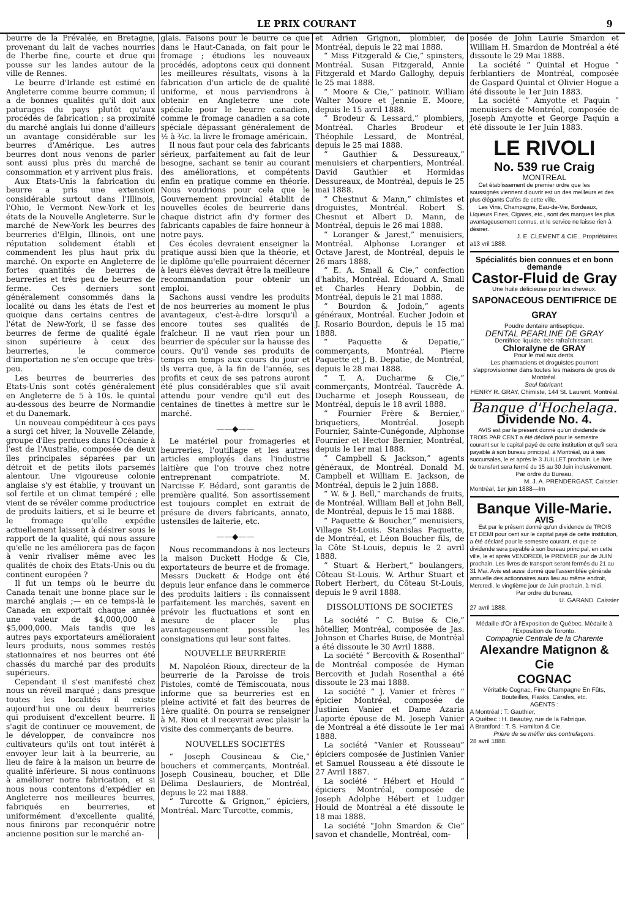LE PRIX COURANT 9
beurre de la Prévalée, en Bretagne, provenant du lait de vaches nourries de l'herbe fine, courte et drue qui pousse sur les landes autour de la ville de Rennes.
Le beurre d'Irlande est estimé en Angleterre comme beurre commun; il a de bonnes qualités qu'il doit aux paturages du pays plutôt qu'aux procédés de fabrication ; sa proximité du marché anglais lui donne d'ailleurs un avantage considérable sur les beurres d'Amérique. Les autres beurres dont nous venons de parler sont aussi plus près du marché de consommation et y arrivent plus frais.
Aux Etats-Unis la fabrication du beurre a pris une extension considérable surtout dans l'Illinois, l'Ohio, le Vermont New-York et les états de la Nouvelle Angleterre. Sur le marché de New-York les beurres des beurreries d'Elgin, Illinois, ont une réputation solidement établi et commendent les plus haut prix du marché. On exporte en Angleterre de fortes quantités de beurres de beurreries et très peu de beurres de ferme. Ces derniers sont généralement consommés dans la localité ou dans les états de l'est et quoique dans certains centres de l'état de New-York, il se fasse des beurres de ferme de qualité égale sinon supérieure à ceux des beurreries, le commerce d'importation ne s'en occupe que très-peu.
Les beurres de beurreries des Etats-Unis sont cotés généralement en Angleterre de 5 à 10s. le quintal au-dessous des beurre de Normandie et du Danemark.
Un nouveau compéditeur à ces pays a surgi cet hiver, la Nouvelle Zélande, groupe d'îles perdues dans l'Océanie à l'est de l'Australie, composée de deux îles principales séparées par un détroit et de petits ilots parsemés alentour. Une vigoureuse colonie anglaise s'y est établie, y trouvant un sol fertile et un climat tempéré ; elle vient de se révéler comme productrice de produits laitiers, et si le beurre et le fromage qu'elle expédie actuellement laissent à désirer sous le rapport de la qualité, qui nous assure qu'elle ne les améliorera pas de façon à venir rivaliser même avec les qualités de choix des Etats-Unis ou du continent européen ?
Il fut un temps où le beurre du Canada tenait une bonne place sur le marché anglais ;— en ce temps-là le Canada en exportait chaque année une valeur de $4,000,000 à $5,000,000. Mais tandis que les autres pays exportateurs amélioraient leurs produits, nous sommes restés stationnaires et nos beurres ont été chassés du marché par des produits supérieurs.
Cependant il s'est manifesté chez nous un réveil marqué ; dans presque toutes les localités il existe aujourd'hui une ou deux beurreries qui produisent d'excellent beurre. Il s'agit de continuer ce mouvement, de le développer, de convaincre nos cultivateurs qu'ils ont tout intérêt à envoyer leur lait à la beurrerie, au lieu de faire à la maison un beurre de qualité inférieure. Si nous continuons à améliorer notre fabrication, et si nous nous contentons d'expédier en Angleterre nos meilleures beurres, fabriqués en beurreries, et uniformément d'excellente qualité, nous finirons par reconquérir notre ancienne position sur le marché an-
glais. Faisons pour le beurre ce que dans le Haut-Canada, on fait pour le fromage ; étudions les nouveaux procédés, adoptons ceux qui donnent les meilleures résultats, visons à la fabrication d'un article de de qualité uniforme, et nous parviendrons à obtenir en Angleterre une cote spéciale pour le beurre canadien, comme le fromage canadien a sa cote spéciale dépassant généralement de ½ à ¾c. la livre le fromage américain.
Il nous faut pour cela des fabricants sérieux, parfaitement au fait de leur besogne, sachant se tenir au courant des améliorations, et compétents enfin en pratique comme en théorie. Nous voudrions pour cela que le Gouvernement provincial établit de nouvelles écoles de beurrerie dans chaque district afin d'y former des fabricants capables de faire honneur à notre pays.
Ces écoles devraient enseigner la pratique aussi bien que la théorie, et le diplôme qu'elle pourraient décerner à leurs élèves devrait être la meilleure recommandation pour obtenir un emploi.
Sachons aussi vendre les produits de nos beurreries au moment le plus avantageux, c'est-à-dire lorsqu'il a encore toutes ses qualités de fraîcheur. Il ne vaut rien pour un beurrier de spéculer sur la hausse des cours. Qu'il vende ses produits de temps en temps aux cours du jour et ils verra que, à la fin de l'année, ses profits et ceux de ses patrons auront été plus considérables que s'il avait attendu pour vendre qu'il eut des centaines de tinettes à mettre sur le marché.
——◆——
Le matériel pour fromageries et beurreries, l'outillage et les autres articles employés dans l'industrie laitière que l'on trouve chez notre entreprenant compatriote. M. Narcisse F. Bédard, sont garantis de première qualité. Son assortissement est toujours complet en extrait de présure de divers fabricants, annato, ustensiles de laiterie, etc.
——◆——
Nous recommandons à nos lecteurs la maison Duckett Hodge & Cie, exportateurs de beurre et de fromage. Messrs Duckett & Hodge ont été depuis leur enfance dans le commerce des produits laitiers : ils connaissent parfaitement les marchés, savent en prévoir les fluctuations et sont en mesure de placer le plus avantageusement possible les consignations qui leur sont faites.
NOUVELLE BEURRERIE
M. Napoléon Rioux, directeur de la beurrerie de la Paroisse de trois Pistoles, comté de Témiscouata, nous informe que sa beurreries est en pleine activité et fait des beurres de 1ère qualité. On pourra se renseigner à M. Riou et il recevrait avec plaisir la visite des commerçants de beurre.
NOUVELLES SOCIETÉS
“ Joseph Cousineau & Cie,” bouchers et commerçants, Montréal. Joseph Cousineau, boucher, et Dlle Délima Deslauriers, de Montréal, depuis le 22 mai 1888.
“ Turcotte & Grignon,” épiciers, Montréal. Marc Turcotte, commis,
et Adrien Grignon, plombier, de Montréal, depuis le 22 mai 1888.
“ Miss Fitzgerald & Cie,” spinsters, Montréal. Susan Fitzgerald, Annie Fitzgerald et Mardo Galloghy, depuis le 25 mai 1888.
“ Moore & Cie,” patinoir. William Walter Moore et Jennie E. Moore, depuis le 15 avril 1888.
“ Brodeur & Lessard,” plombiers, Montréal. Charles Brodeur et Théophile Lessard, de Montréal, depuis le 25 mai 1888.
“ Gauthier & Dessureaux,” menuisiers et charpentiers, Montréal. David Gauthier et Hormidas Dessureaux, de Montréal, depuis le 25 mai 1888.
“ Chestnut & Mann,” chimistes et droguistes, Montréal. Robert S. Chesnut et Albert D. Mann, de Montréal, depuis le 26 mai 1888.
“ Loranger & Jarest,” menuisiers, Montréal. Alphonse Loranger et Octave Jarest, de Montréal, depuis le 26 mars 1888.
“ E. A. Small & Cie,” confection d'habits, Montréal. Edouard A. Small et Charles Henry Dobbin, de Montréal, depuis le 21 mai 1888.
“ Bourdon & Jodoin,” agents généraux, Montréal. Eucher Jodoin et J. Rosario Bourdon, depuis le 15 mai 1888.
“ Paquette & Depatie,” commerçants, Montréal. Pierre Paquette et J. B. Depatie, de Montréal, depuis le 28 mai 1888.
“ T. A. Ducharme & Cie,” commerçants, Montréal. Taucrède A. Ducharme et Joseph Rousseau, de Montréal, depuis le 18 avril 1888.
“ Fournier Frère & Bernier,” briquetiers, Montréal. Joseph Fournier, Sainte-Cunégonde, Alphonse Fournier et Hector Bernier, Montréal, depuis le 1er mai 1888.
“ Campbell & Jackson,” agents généraux, de Montréal. Donald M. Campbell et William E. Jackson, de Montréal, depuis le 2 juin 1888.
“ W. & J. Bell,” marchands de fruits, de Montréal. William Bell et John Bell, de Montréal, depuis le 15 mai 1888.
“ Paquette & Boucher,” menuisiers, Village St-Louis. Stanislas Paquette, de Montréal, et Léon Boucher fils, de la Côte St-Louis, depuis le 2 avril 1888.
“ Stuart & Herbert,” boulangers, Côteau St-Louis. W. Arthur Stuart et Robert Herbert, du Côteau St-Louis, depuis le 9 avril 1888.
DISSOLUTIONS DE SOCIETES
La société “ C. Buise & Cie,” hôtellier, Montréal, composée de Jas. Johnson et Charles Buise, de Montréal a été dissoute le 30 Avril 1888.
La société “ Bercovith & Rosenthal” de Montréal composée de Hyman Bercovith et Judah Rosenthal a été dissoute le 23 mai 1888.
La société “ J. Vanier et frères ” épicier Montréal, composée de Justinien Vanier et Dame Azaria Laporte épouse de M. Joseph Vanier de Montréal a été dissoute le 1er mai 1888.
La société “Vanier et Rousseau” épiciers composée de Justinien Vanier et Samuel Rousseau a été dissoute le 27 Avril 1887.
La société “ Hébert et Hould ” épiciers Montréal, composée de Joseph Adolphe Hébert et Ludger Hould de Montréal a été dissoute le 18 mai 1888.
La société “John Smardon & Cie” savon et chandelle, Montréal, com-
posée de John Laurie Smardon et William H. Smardon de Montréal a été dissoute le 29 Mai 1888.
La société “ Quintal et Hogue ” ferblantiers de Montréal, composée de Gaspard Quintal et Olivier Hogue a été dissoute le 1er Juin 1883.
La société “ Amyotte et Paquin ” menuisiers de Montréal, composée de Joseph Amyotte et George Paquin a été dissoute le 1er Juin 1883.
LE RIVOLI
No. 539 rue Craig
MONTREAL
Cet établissement de premier ordre que les soussignés viennent d'ouvrir est un des meilleurs et des plus élégants Cafés de cette ville.
Les Vins, Champagne, Eau-de-Vie, Bordeaux, Liqueurs Fines, Cigares, etc., sont des marques les plus avantageusement connus, et le service ne laisse rien à désirer.
J. E. CLEMENT & CIE., Propriétaires.
a13 vril 1888.
Spécialités bien connues et en bonn demande
Castor-Fluid de Gray
Une huile délicieuse pour les cheveux.
SAPONACEOUS DENTIFRICE DE GRAY
Poudre dentaire antiseptique.
DENTAL PEARLINE DE GRAY
Dentifrice liquide, très rafraîchissant.
Chloralyne de GRAY
Pour le mal aux dents.
Les pharmaciens et droguistes pourront s'approvisionner dans toutes les maisons de gros de Montréal.
Seul fabricant.
HENRY R. GRAY, Chimiste, 144 St. Laurent, Montréal.
Banque d'Hochelaga.
Dividende No. 4.
AVIS est par le présent donné qu'un dividende de TROIS PAR CENT a été déclaré pour le semestre courant sur le capital payé de cette institution et qu'il sera payable à son bureau principal, à Montréal, ou à ses succursales, le et après le 3 JUILLET prochain. Le livre de transfert sera fermé du 15 au 30 Juin inclusivement.
Par ordre du Bureau,
M. J. A. PRENDERGAST, Caissier.
Montréal, 1er juin 1888—Im
Banque Ville-Marie.
AVIS
Est par le présent donné qu'un dividende de TROIS ET DEMI pour cent sur le capital payé de cette institution, a été déclaré pour le semestre courant, et que ce dividende sera payable à son bureau principal, en cette ville, le et après VENDREDI, le PREMIER jour de JUIN prochain. Les livres de transport seront fermés du 21 au 31 Mai. Avis est aussi donné que l'assemblée générale annuelle des actionnaires aura lieu au même endroit, Mercredi, le vingtième jour de Juin prochain, à midi.
Par ordre du bureau,
U. GARAND. Caissier
27 avril 1888.
Médaille d'Or à l'Exposition de Québec. Médaille à l'Exposition de Toronto.
Compagnie Centrale de la Charente
Alexandre Matignon & Cie
COGNAC
Véritable Cognac, Fine Champagne En Fûts, Bouteilles, Flasks, Carafes, etc.
AGENTS :
A Montréal : T. Gauthier,
A Québec : H. Beautey, rue de la Fabrique.
A Brantford : T. S. Hamilton & Cie.
Prière de se méfier des contrefaçons.
28 avril 1888.